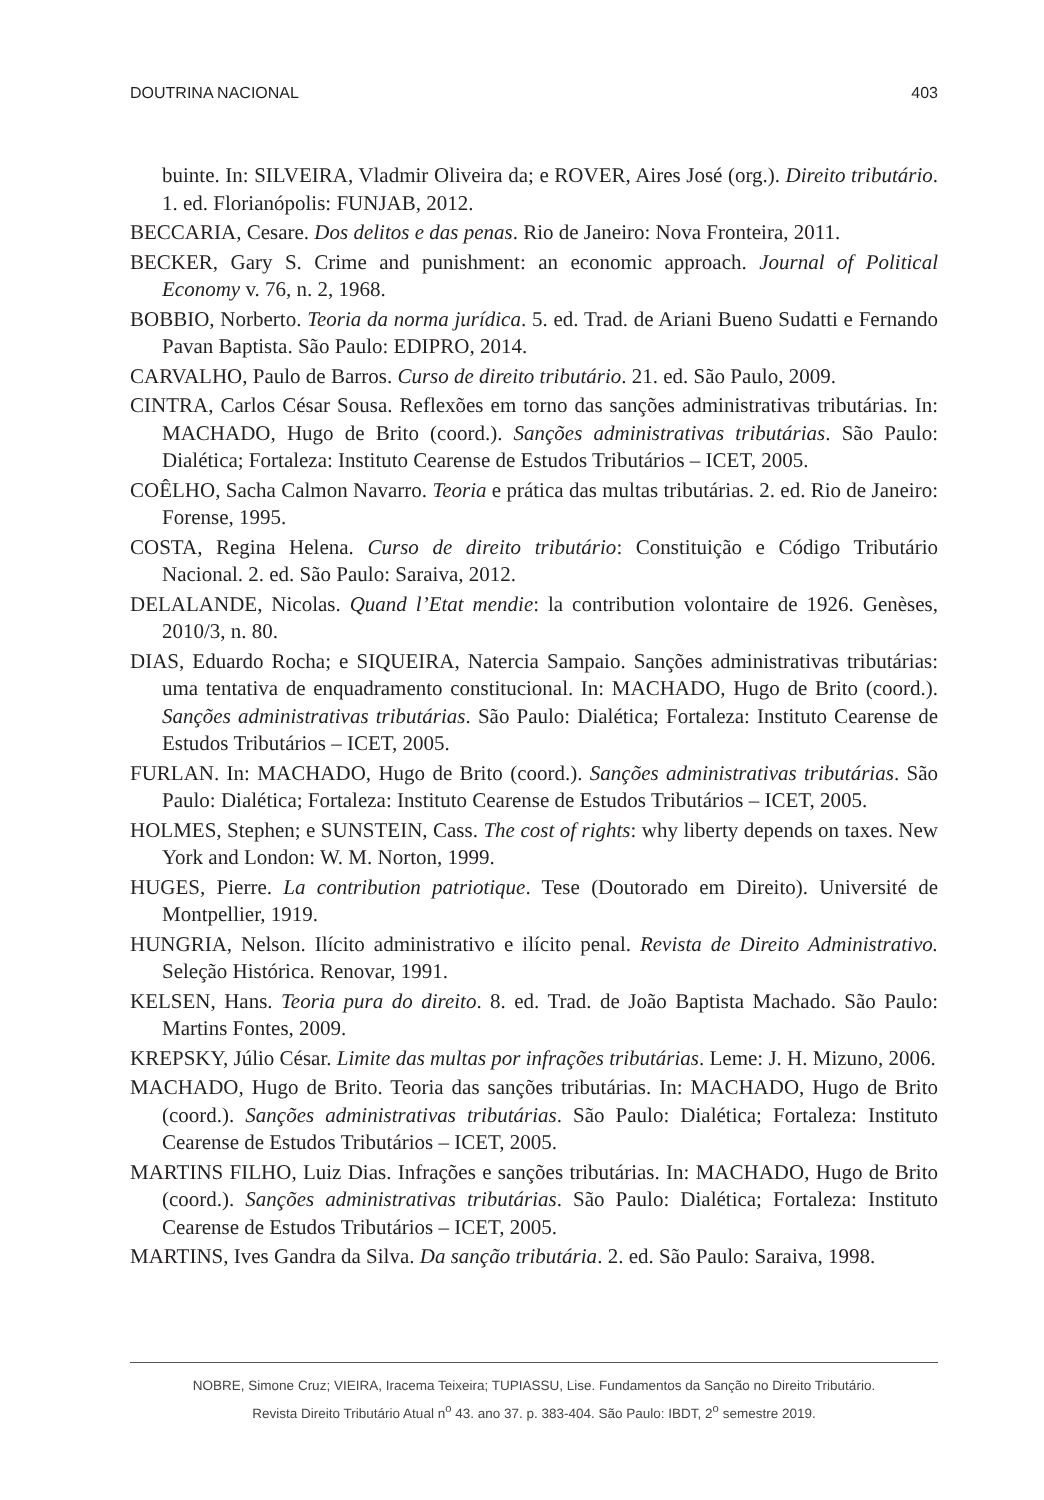DOUTRINA NACIONAL 403
buinte. In: SILVEIRA, Vladmir Oliveira da; e ROVER, Aires José (org.). Direito tributário. 1. ed. Florianópolis: FUNJAB, 2012.
BECCARIA, Cesare. Dos delitos e das penas. Rio de Janeiro: Nova Fronteira, 2011.
BECKER, Gary S. Crime and punishment: an economic approach. Journal of Political Economy v. 76, n. 2, 1968.
BOBBIO, Norberto. Teoria da norma jurídica. 5. ed. Trad. de Ariani Bueno Sudatti e Fernando Pavan Baptista. São Paulo: EDIPRO, 2014.
CARVALHO, Paulo de Barros. Curso de direito tributário. 21. ed. São Paulo, 2009.
CINTRA, Carlos César Sousa. Reflexões em torno das sanções administrativas tributárias. In: MACHADO, Hugo de Brito (coord.). Sanções administrativas tributárias. São Paulo: Dialética; Fortaleza: Instituto Cearense de Estudos Tributários – ICET, 2005.
COÊLHO, Sacha Calmon Navarro. Teoria e prática das multas tributárias. 2. ed. Rio de Janeiro: Forense, 1995.
COSTA, Regina Helena. Curso de direito tributário: Constituição e Código Tributário Nacional. 2. ed. São Paulo: Saraiva, 2012.
DELALANDE, Nicolas. Quand l’Etat mendie: la contribution volontaire de 1926. Genèses, 2010/3, n. 80.
DIAS, Eduardo Rocha; e SIQUEIRA, Natercia Sampaio. Sanções administrativas tributárias: uma tentativa de enquadramento constitucional. In: MACHADO, Hugo de Brito (coord.). Sanções administrativas tributárias. São Paulo: Dialética; Fortaleza: Instituto Cearense de Estudos Tributários – ICET, 2005.
FURLAN. In: MACHADO, Hugo de Brito (coord.). Sanções administrativas tributárias. São Paulo: Dialética; Fortaleza: Instituto Cearense de Estudos Tributários – ICET, 2005.
HOLMES, Stephen; e SUNSTEIN, Cass. The cost of rights: why liberty depends on taxes. New York and London: W. M. Norton, 1999.
HUGES, Pierre. La contribution patriotique. Tese (Doutorado em Direito). Université de Montpellier, 1919.
HUNGRIA, Nelson. Ilícito administrativo e ilícito penal. Revista de Direito Administrativo. Seleção Histórica. Renovar, 1991.
KELSEN, Hans. Teoria pura do direito. 8. ed. Trad. de João Baptista Machado. São Paulo: Martins Fontes, 2009.
KREPSKY, Júlio César. Limite das multas por infrações tributárias. Leme: J. H. Mizuno, 2006.
MACHADO, Hugo de Brito. Teoria das sanções tributárias. In: MACHADO, Hugo de Brito (coord.). Sanções administrativas tributárias. São Paulo: Dialética; Fortaleza: Instituto Cearense de Estudos Tributários – ICET, 2005.
MARTINS FILHO, Luiz Dias. Infrações e sanções tributárias. In: MACHADO, Hugo de Brito (coord.). Sanções administrativas tributárias. São Paulo: Dialética; Fortaleza: Instituto Cearense de Estudos Tributários – ICET, 2005.
MARTINS, Ives Gandra da Silva. Da sanção tributária. 2. ed. São Paulo: Saraiva, 1998.
NOBRE, Simone Cruz; VIEIRA, Iracema Teixeira; TUPIASSU, Lise. Fundamentos da Sanção no Direito Tributário.
Revista Direito Tributário Atual n<sup>o</sup> 43. ano 37. p. 383-404. São Paulo: IBDT, 2<sup>o</sup> semestre 2019.